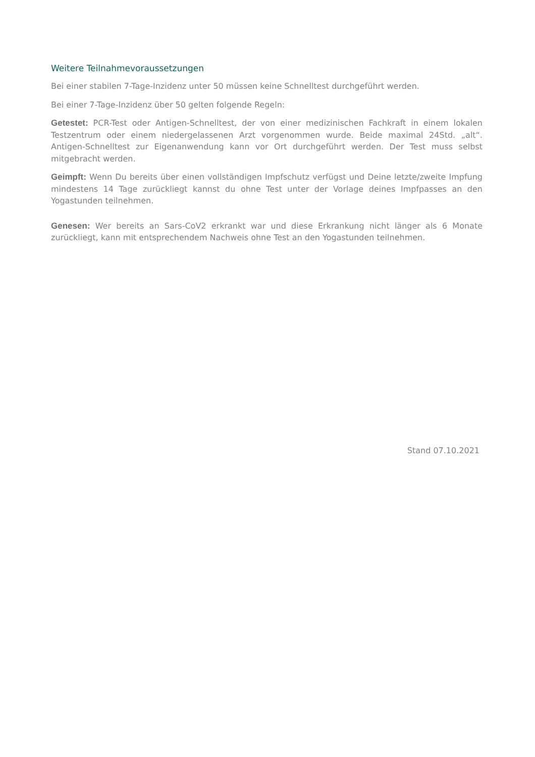Weitere Teilnahmevoraussetzungen
Bei einer stabilen 7-Tage-Inzidenz unter 50 müssen keine Schnelltest durchgeführt werden.
Bei einer 7-Tage-Inzidenz über 50 gelten folgende Regeln:
Getestet: PCR-Test oder Antigen-Schnelltest, der von einer medizinischen Fachkraft in einem lokalen Testzentrum oder einem niedergelassenen Arzt vorgenommen wurde. Beide maximal 24Std. „alt“. Antigen-Schnelltest zur Eigenanwendung kann vor Ort durchgeführt werden. Der Test muss selbst mitgebracht werden.
Geimpft: Wenn Du bereits über einen vollständigen Impfschutz verfügst und Deine letzte/zweite Impfung mindestens 14 Tage zurückliegt kannst du ohne Test unter der Vorlage deines Impfpasses an den Yogastunden teilnehmen.
Genesen: Wer bereits an Sars-CoV2 erkrankt war und diese Erkrankung nicht länger als 6 Monate zurückliegt, kann mit entsprechendem Nachweis ohne Test an den Yogastunden teilnehmen.
Stand 07.10.2021